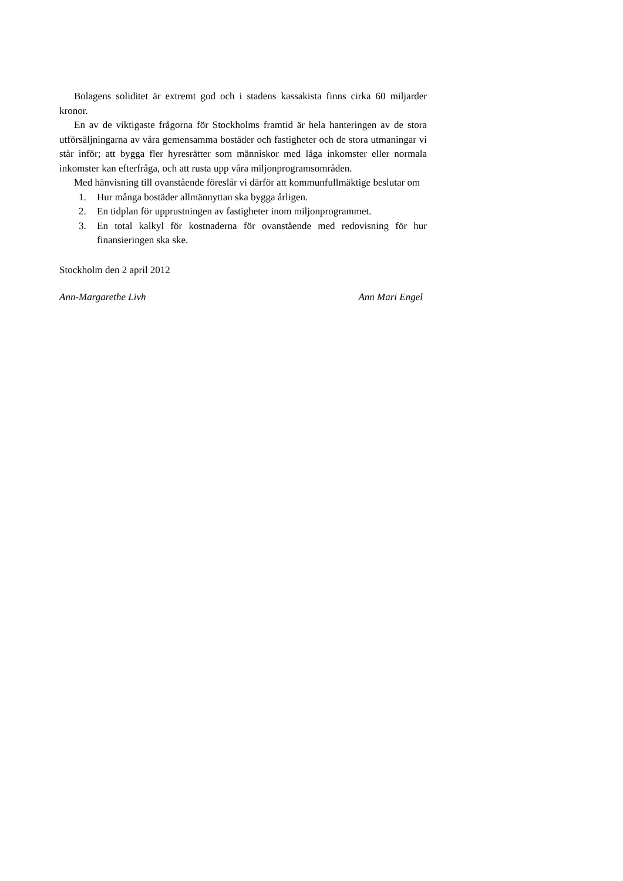Bolagens soliditet är extremt god och i stadens kassakista finns cirka 60 miljarder kronor.
En av de viktigaste frågorna för Stockholms framtid är hela hanteringen av de stora utförsäljningarna av våra gemensamma bostäder och fastigheter och de stora utmaningar vi står inför; att bygga fler hyresrätter som människor med låga inkomster eller normala inkomster kan efterfråga, och att rusta upp våra miljonprogramsområden.
Med hänvisning till ovanstående föreslår vi därför att kommunfullmäktige beslutar om
1. Hur många bostäder allmännyttan ska bygga årligen.
2. En tidplan för upprustningen av fastigheter inom miljonprogrammet.
3. En total kalkyl för kostnaderna för ovanstående med redovisning för hur finansieringen ska ske.
Stockholm den 2 april 2012
Ann-Margarethe Livh Ann Mari Engel